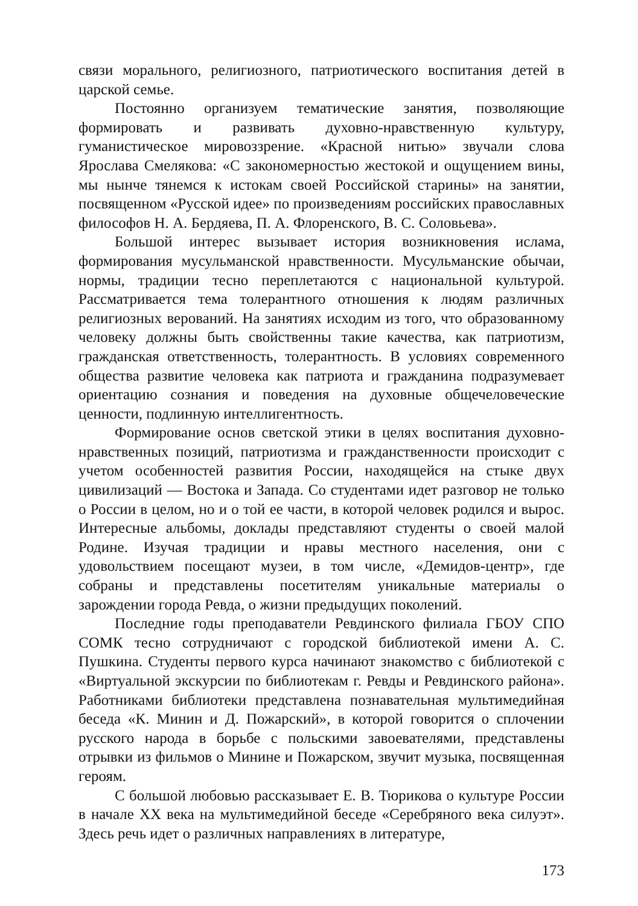связи морального, религиозного, патриотического воспитания детей в царской семье.
Постоянно организуем тематические занятия, позволяющие формировать и развивать духовно-нравственную культуру, гуманистическое мировоззрение. «Красной нитью» звучали слова Ярослава Смелякова: «С закономерностью жестокой и ощущением вины, мы нынче тянемся к истокам своей Российской старины» на занятии, посвященном «Русской идее» по произведениям российских православных философов Н. А. Бердяева, П. А. Флоренского, В. С. Соловьева».
Большой интерес вызывает история возникновения ислама, формирования мусульманской нравственности. Мусульманские обычаи, нормы, традиции тесно переплетаются с национальной культурой. Рассматривается тема толерантного отношения к людям различных религиозных верований. На занятиях исходим из того, что образованному человеку должны быть свойственны такие качества, как патриотизм, гражданская ответственность, толерантность. В условиях современного общества развитие человека как патриота и гражданина подразумевает ориентацию сознания и поведения на духовные общечеловеческие ценности, подлинную интеллигентность.
Формирование основ светской этики в целях воспитания духовно-нравственных позиций, патриотизма и гражданственности происходит с учетом особенностей развития России, находящейся на стыке двух цивилизаций — Востока и Запада. Со студентами идет разговор не только о России в целом, но и о той ее части, в которой человек родился и вырос. Интересные альбомы, доклады представляют студенты о своей малой Родине. Изучая традиции и нравы местного населения, они с удовольствием посещают музеи, в том числе, «Демидов-центр», где собраны и представлены посетителям уникальные материалы о зарождении города Ревда, о жизни предыдущих поколений.
Последние годы преподаватели Ревдинского филиала ГБОУ СПО СОМК тесно сотрудничают с городской библиотекой имени А. С. Пушкина. Студенты первого курса начинают знакомство с библиотекой с «Виртуальной экскурсии по библиотекам г. Ревды и Ревдинского района». Работниками библиотеки представлена познавательная мультимедийная беседа «К. Минин и Д. Пожарский», в которой говорится о сплочении русского народа в борьбе с польскими завоевателями, представлены отрывки из фильмов о Минине и Пожарском, звучит музыка, посвященная героям.
С большой любовью рассказывает Е. В. Тюрикова о культуре России в начале XX века на мультимедийной беседе «Серебряного века силуэт». Здесь речь идет о различных направлениях в литературе,
173